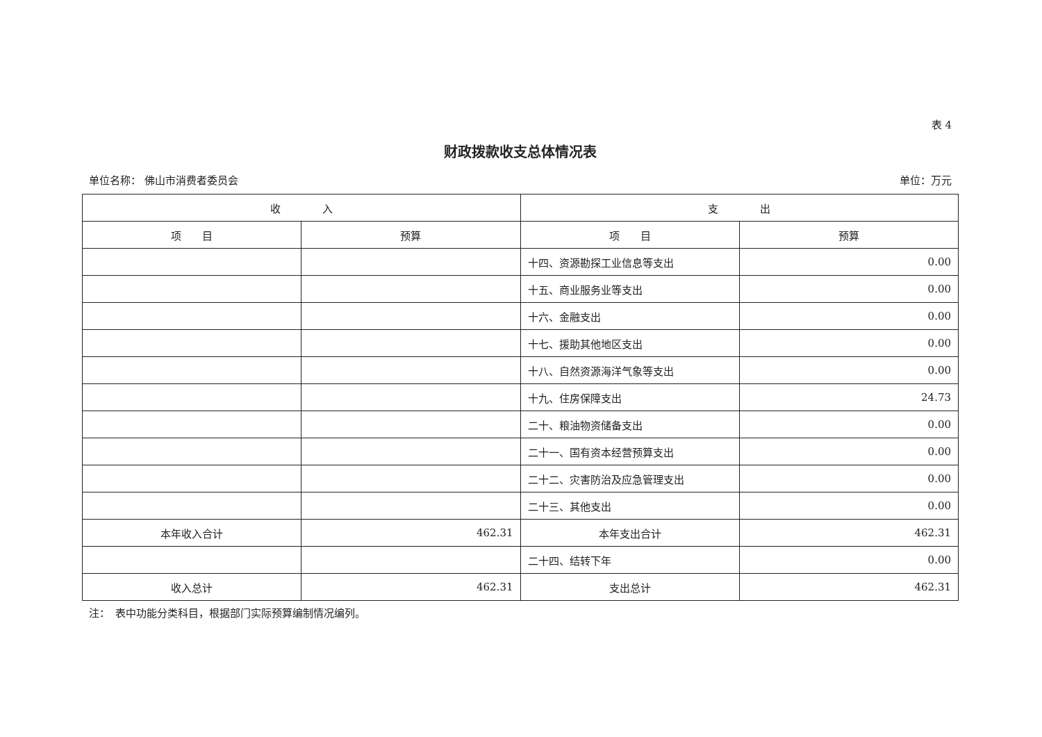表 4
财政拨款收支总体情况表
单位名称： 佛山市消费者委员会 单位：万元
| 收 入 | | 支 出 | |
| --- | --- | --- | --- |
| 项 目 | 预算 | 项 目 | 预算 |
| | | 十四、资源勘探工业信息等支出 | 0.00 |
| | | 十五、商业服务业等支出 | 0.00 |
| | | 十六、金融支出 | 0.00 |
| | | 十七、援助其他地区支出 | 0.00 |
| | | 十八、自然资源海洋气象等支出 | 0.00 |
| | | 十九、住房保障支出 | 24.73 |
| | | 二十、粮油物资储备支出 | 0.00 |
| | | 二十一、国有资本经营预算支出 | 0.00 |
| | | 二十二、灾害防治及应急管理支出 | 0.00 |
| | | 二十三、其他支出 | 0.00 |
| 本年收入合计 | 462.31 | 本年支出合计 | 462.31 |
| | | 二十四、结转下年 | 0.00 |
| 收入总计 | 462.31 | 支出总计 | 462.31 |
注：　表中功能分类科目，根据部门实际预算编制情况编列。